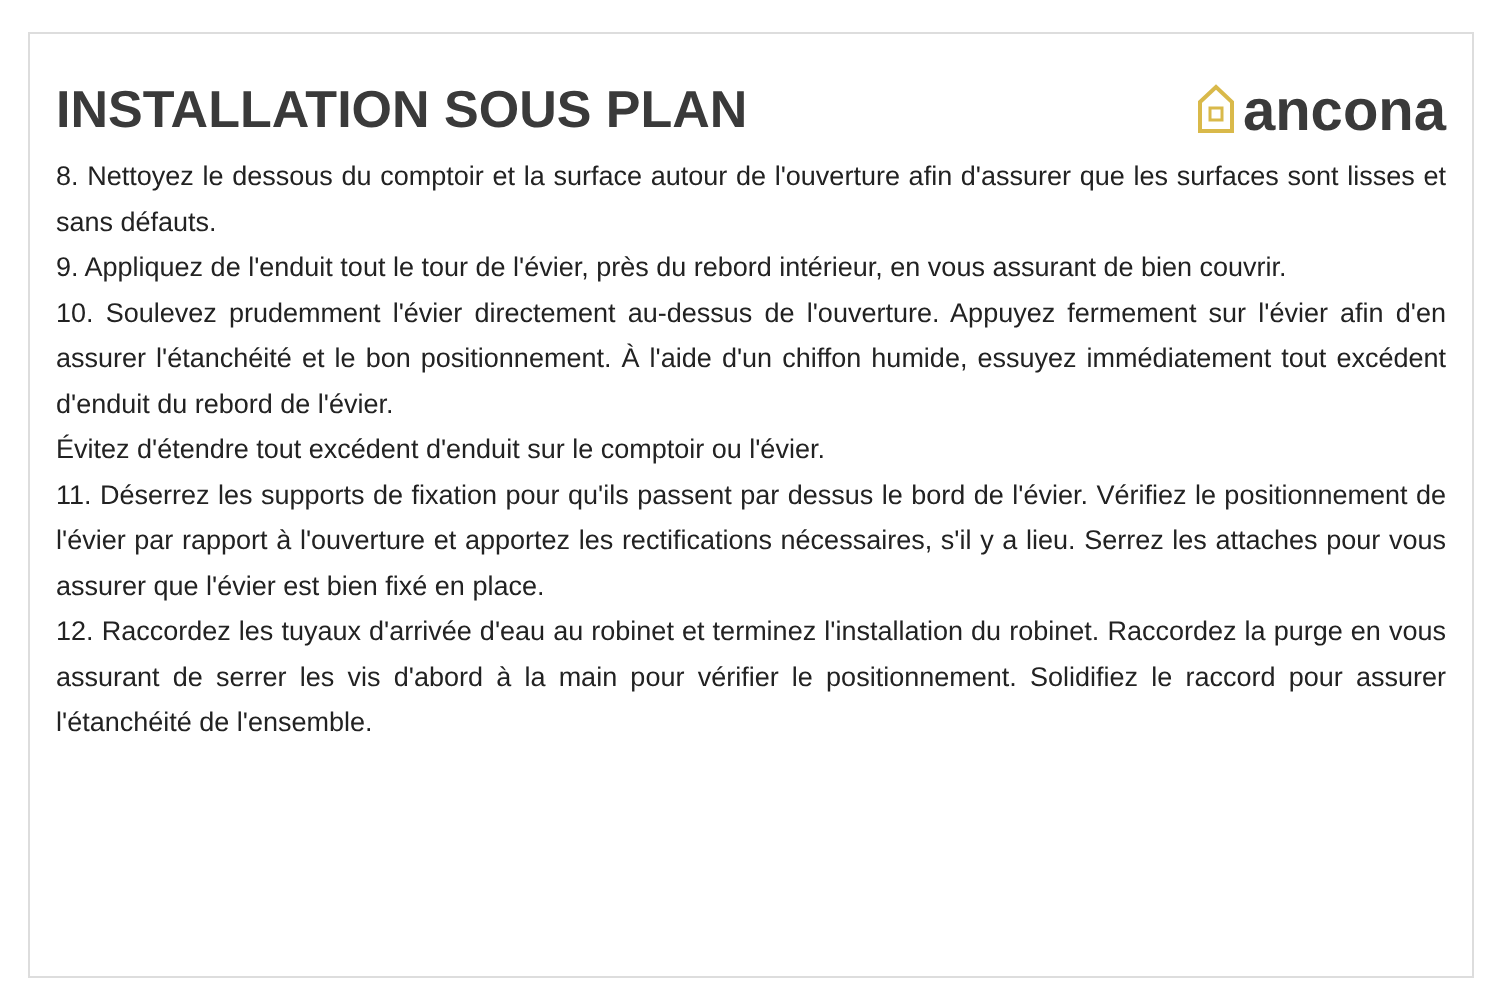INSTALLATION SOUS PLAN ancona
8. Nettoyez le dessous du comptoir et la surface autour de l'ouverture afin d'assurer que les surfaces sont lisses et sans défauts.
9. Appliquez de l'enduit tout le tour de l'évier, près du rebord intérieur, en vous assurant de bien couvrir.
10. Soulevez prudemment l'évier directement au-dessus de l'ouverture. Appuyez fermement sur l'évier afin d'en assurer l'étanchéité et le bon positionnement. À l'aide d'un chiffon humide, essuyez immédiatement tout excédent d'enduit du rebord de l'évier.
Évitez d'étendre tout excédent d'enduit sur le comptoir ou l'évier.
11. Déserrez les supports de fixation pour qu'ils passent par dessus le bord de l'évier. Vérifiez le positionnement de l'évier par rapport à l'ouverture et apportez les rectifications nécessaires, s'il y a lieu. Serrez les attaches pour vous assurer que l'évier est bien fixé en place.
12. Raccordez les tuyaux d'arrivée d'eau au robinet et terminez l'installation du robinet. Raccordez la purge en vous assurant de serrer les vis d'abord à la main pour vérifier le positionnement. Solidifiez le raccord pour assurer l'étanchéité de l'ensemble.